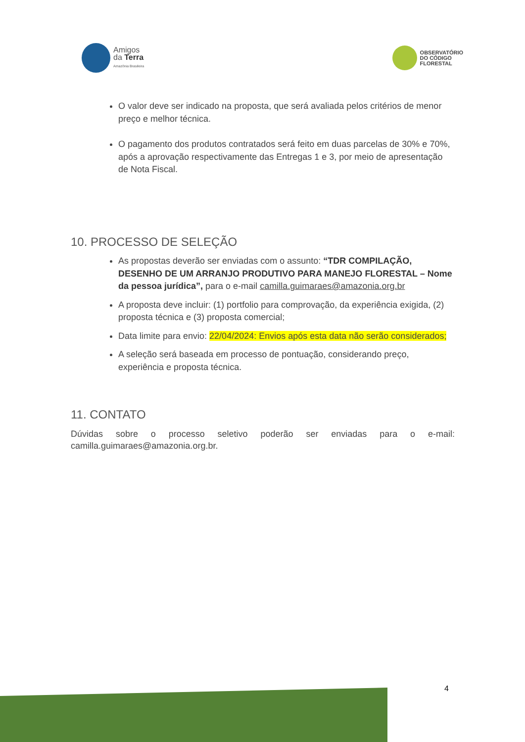Amigos
da Terra
Amazônia Brasileira
OBSERVATÓRIO
DO CÓDIGO
FLORESTAL
O valor deve ser indicado na proposta, que será avaliada pelos critérios de menor preço e melhor técnica.
O pagamento dos produtos contratados será feito em duas parcelas de 30% e 70%, após a aprovação respectivamente das Entregas 1 e 3, por meio de apresentação de Nota Fiscal.
10. PROCESSO DE SELEÇÃO
As propostas deverão ser enviadas com o assunto: “TDR COMPILAÇÃO, DESENHO DE UM ARRANJO PRODUTIVO PARA MANEJO FLORESTAL – Nome da pessoa jurídica”, para o e-mail camilla.guimaraes@amazonia.org.br
A proposta deve incluir: (1) portfolio para comprovação, da experiência exigida, (2) proposta técnica e (3) proposta comercial;
Data limite para envio: 22/04/2024: Envios após esta data não serão considerados;
A seleção será baseada em processo de pontuação, considerando preço, experiência e proposta técnica.
11. CONTATO
Dúvidas sobre o processo seletivo poderão ser enviadas para o e-mail: camilla.guimaraes@amazonia.org.br.
4